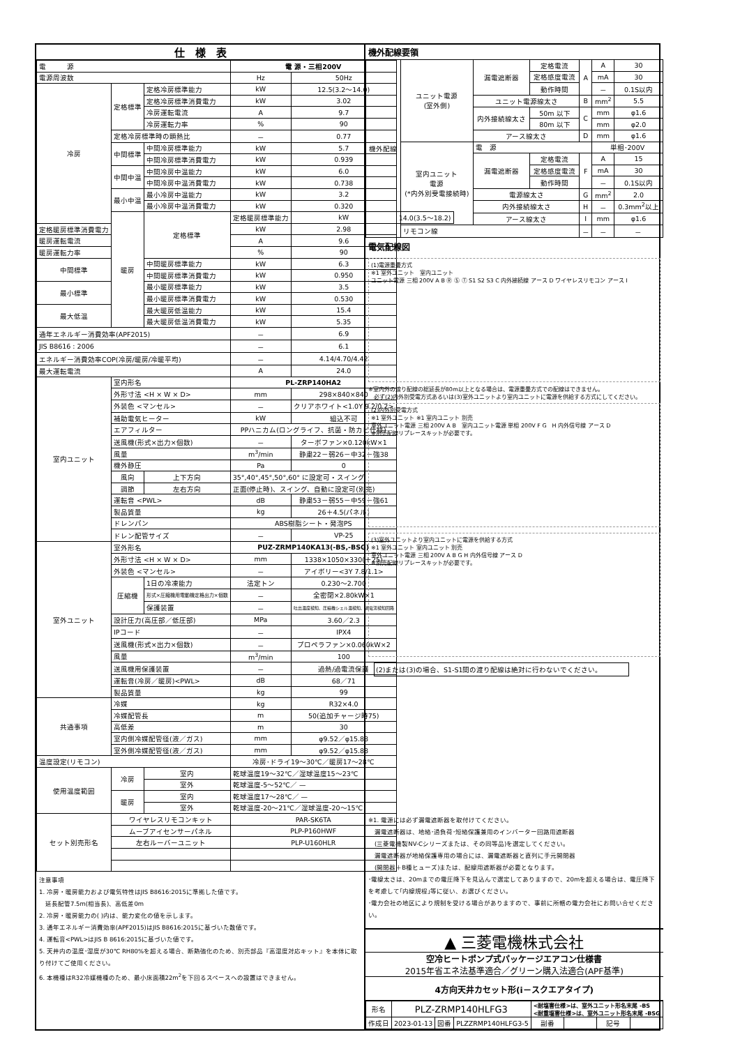仕　様　表
| 電 源 | | | 電 源・三相200V | | |
| 電源周波数 | | | Hz | 50Hz | |
| 冷房 | 定格標準 | 定格冷房標準能力 | kW | 12.5(3.2～14.0) | |
| | | 定格冷房標準消費電力 | kW | 3.02 | |
| | | 冷房運転電流 | A | 9.7 | |
| | | 冷房運転力率 | % | 90 | |
| | 定格冷房標準時の顕熱比 | | － | 0.77 | |
| | 中間標準 | 中間冷房標準能力 | kW | 5.7 | |
| | | 中間冷房標準消費電力 | kW | 0.939 | |
| | 中間中温 | 中間冷房中温能力 | kW | 6.0 | |
| | | 中間冷房中温消費電力 | kW | 0.738 | |
| | 最小中温 | 最小冷房中温能力 | kW | 3.2 | |
| | | 最小冷房中温消費電力 | kW | 0.320 | |
| | 暖房 | 定格標準 | 定格暖房標準能力 | kW | 14.0(3.5～18.2) |
| 定格暖房標準消費電力 | | | kW | 2.98 | |
| 暖房運転電流 | | | A | 9.6 | |
| 暖房運転力率 | | | % | 90 | |
| 中間標準 | | 中間暖房標準能力 | kW | 6.3 | |
| | | 中間暖房標準消費電力 | kW | 0.950 | |
| 最小標準 | | 最小暖房標準能力 | kW | 3.5 | |
| | | 最小暖房標準消費電力 | kW | 0.530 | |
| 最大低温 | | 最大暖房低温能力 | kW | 15.4 | |
| | | 最大暖房低温消費電力 | kW | 5.35 | |
| 通年エネルギー消費効率(APF2015) | | | － | 6.9 | |
| JIS B8616 : 2006 | | | － | 6.1 | |
| エネルギー消費効率COP(冷房/暖房/冷暖平均) | | | － | 4.14/4.70/4.42 | |
| 最大運転電流 | | | A | 24.0 | |
| 室内ユニット | 室内形名 | | PL-ZRP140HA2 | | |
| | 外形寸法 <H × W × D> | | mm | 298×840×840 | |
| | 外装色 <マンセル> | | － | クリアホワイト<1.0Y 9.2/0.2> | |
| | 補助電気ヒーター | | kW | 組込不可 | |
| | エアフィルター | | PPハニカム(ロングライフ、抗菌・防カビ仕様) | | |
| | 送風機(形式×出力×個数) | | － | ターボファン×0.120kW×1 | |
| | 風量 | | m<sup>3</sup>/min | 静粛22－弱26－中32－強38 | |
| | 機外静圧 | | Pa | 0 | |
| | 風向 | 上下方向 | 35°,40°,45°,50°,60° に設定可・スイング | | |
| | 調節 | 左右方向 | 正面(停止時)、スイング、自動に設定可(別売) | | |
| | 運転音 <PWL> | | dB | 静粛53－弱55－中59－強61 | |
| | 製品質量 | | kg | 26＋4.5(パネル) | |
| | ドレンパン | | ABS樹脂シート・発泡PS | | |
| | ドレン配管サイズ | | － | VP-25 | |
| 室外ユニット | 室外形名 | | PUZ-ZRMP140KA13(-BS,-BSG) | | |
| | 外形寸法 <H × W × D> | | mm | 1338×1050×330(＋25) | |
| | 外装色 <マンセル> | | － | アイボリー<3Y 7.8/1.1> | |
| | 圧縮機 | 1日の冷凍能力 | 法定トン | 0.230～2.700 | |
| | | 形式×圧縮機用電動機定格出力×個数 | － | 全密閉×2.80kW×1 | |
| | | 保護装置 | － | 吐出温度検知、圧縮機シェル温検知、過電流検知回路 | |
| | 設計圧力(高圧部／低圧部) | | MPa | 3.60／2.3 | |
| | IPコード | | － | IPX4 | |
| | 送風機(形式×出力×個数) | | － | プロペラファン×0.060kW×2 | |
| | 風量 | | m<sup>3</sup>/min | 100 | |
| | 送風機用保護装置 | | － | 過熱/過電流保護 | |
| | 運転音(冷房／暖房)<PWL> | | dB | 68／71 | |
| | 製品質量 | | kg | 99 | |
| 共通事項 | 冷媒 | | kg | R32×4.0 | |
| | 冷媒配管長 | | m | 50(追加チャージ時75) | |
| | 高低差 | | m | 30 | |
| | 室内側冷媒配管径(液／ガス) | | mm | φ9.52／φ15.88 | |
| | 室外側冷媒配管径(液／ガス) | | mm | φ9.52／φ15.88 | |
| 温度設定(リモコン) | | | 冷房･ドライ19～30℃／暖房17～28℃ | | |
| 使用温度範囲 | 冷房 | 室内 | 乾球温度19～32℃／湿球温度15～23℃ | | |
| | | 室外 | 乾球温度-5～52℃／ — | | |
| | 暖房 | 室内 | 乾球温度17～28℃／ — | | |
| | | 室外 | 乾球温度-20～21℃／湿球温度-20～15℃ | | |
| セット別売形名 | ワイヤレスリモコンキット | | PAR-SK6TA | | |
| | ムーブアイセンサーパネル | | PLP-P160HWF | | |
| | 左右ルーバーユニット | | PLP-U160HLR | | |
注意事項
1. 冷房・暖房能力および電気特性はJIS B8616:2015に準拠した値です。
　延長配管7.5m(相当長)、高低差0m
2. 冷房・暖房能力の( )内は、能力変化の値を示します。
3. 通年エネルギー消費効率(APF2015)はJIS B8616:2015に基づいた数値です。
4. 運転音<PWL>はJIS B 8616:2015に基づいた値です。
5. 天井内の温度･湿度が30℃ RH80%を超える場合、断熱強化のため、別売部品『高湿度対応キット』を本体に取り付けてご使用ください。
6. 本機種はR32冷媒機種のため、最小床面積22m<sup>2</sup>を下回るスペースへの設置はできません。
機外配線要領
| 機外配線 | ユニット電源 (室外側) | 漏電遮断器 | 定格電流 | A | A | 30 |
| | | | 定格感度電流 | | mA | 30 |
| | | | 動作時間 | | － | 0.1S以内 |
| | | ユニット電源線太さ | | B | mm<sup>2</sup> | 5.5 |
| | | 内外接続線太さ | 50m 以下 | C | mm | φ1.6 |
| | | | 80m 以下 | | mm | φ2.0 |
| | | アース線太さ | | D | mm | φ1.6 |
| | 室内ユニット 電源 (*内外別受電接続時) | 電 源 | | | 単相･200V | |
| | | 漏電遮断器 | 定格電流 | F | A | 15 |
| | | | 定格感度電流 | | mA | 30 |
| | | | 動作時間 | | － | 0.1S以内 |
| | | 電源線太さ | | G | mm<sup>2</sup> | 2.0 |
| | | 内外接続線太さ | | H | － | 0.3mm<sup>2</sup>以上 |
| | | アース線太さ | | I | mm | φ1.6 |
| | リモコン線 | | | － | － | － |
電気配線図
(1)電源重畳方式
※1 室外ユニット　室内ユニット
ユニット電源 三相 200V A B Ⓡ Ⓢ Ⓣ S1 S2 S3 C 内外接続線 アース D ワイヤレスリモコン アース I
※室内外の渡り配線の総延長が80m以上となる場合は、電源重畳方式での配線はできません。
　必ず(2)内外別受電方式あるいは(3)室外ユニットより室内ユニットに電源を供給する方式にしてください。
(2)内外別受電方式
※1 室外ユニット ※1 室内ユニット 別売
室外ユニット電源 三相 200V A B　室内ユニット電源 単相 200V F G　H 内外信号線 アース D
※別売配線リプレースキットが必要です。
(3)室外ユニットより室内ユニットに電源を供給する方式
※1 室外ユニット 室内ユニット 別売
室外ユニット電源 三相 200V A B G H 内外信号線 アース D
※別売配線リプレースキットが必要です。
(2)または(3)の場合、S1-S1間の渡り配線は絶対に行わないでください。
※1. 電源には必ず漏電遮断器を取付けてください。
　漏電遮断器は、地絡･過負荷･短絡保護兼用のインバーター回路用遮断器
　(三菱電機製NV-Cシリーズまたは、その同等品)を選定してください。
　漏電遮断器が地絡保護専用の場合には、漏電遮断器と直列に手元開閉器
　(開閉器＋B種ヒューズ)または、配線用遮断器が必要となります。
･電線太さは、20mまでの電圧降下を見込んで選定してありますので、20mを超える場合は、電圧降下を考慮して｢内線規程｣等に従い、お選びください。
･電力会社の地区により規制を受ける場合がありますので、事前に所轄の電力会社にお問い合せください。
▲ 三菱電機株式会社
空冷ヒートポンプ式パッケージエアコン仕様書
2015年省エネ法基準適合／グリーン購入法適合(APF基準)
4方向天井カセット形(i－スクエアタイプ)
| 形名 | PLZ-ZRMP140HLFG3 | | | <耐塩害仕様>は、室外ユニット形名末尾 -BS <耐重塩害仕様>は、室外ユニット形名末尾 -BSG | | | |
| 作成日 | 2023-01-13 | 図番 | PLZZRMP140HLFG3-5 | 副番 | | 記号 | |